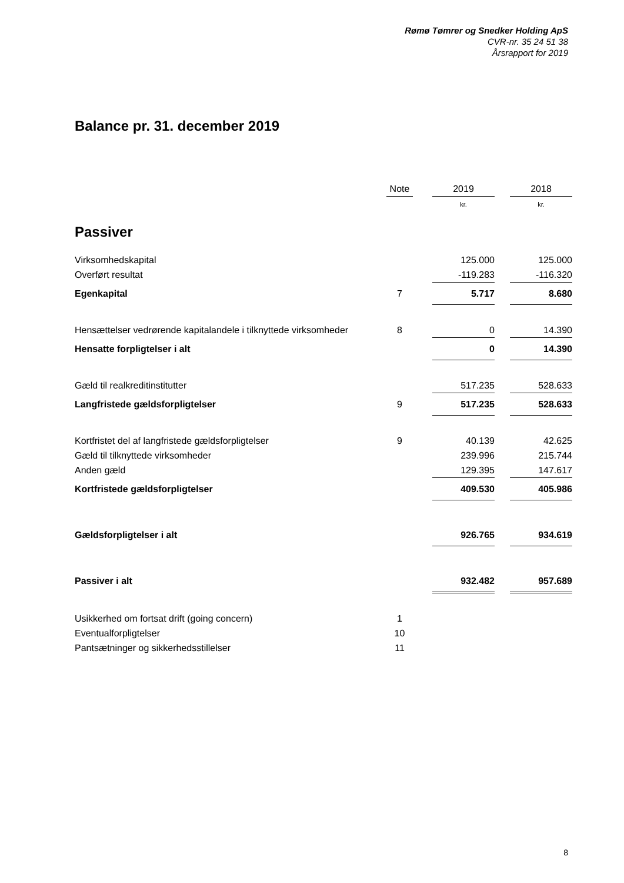Rømø Tømrer og Snedker Holding ApS
CVR-nr. 35 24 51 38
Årsrapport for 2019
Balance pr. 31. december 2019
| | Note | | 2019 | | 2018 |
| --- | --- | --- | --- | --- | --- |
| | | | kr. | | kr. |
| Passiver | | | | | |
| Virksomhedskapital | | | 125.000 | | 125.000 |
| Overført resultat | | | -119.283 | | -116.320 |
| Egenkapital | 7 | | 5.717 | | 8.680 |
| Hensættelser vedrørende kapitalandele i tilknyttede virksomheder | 8 | | 0 | | 14.390 |
| Hensatte forpligtelser i alt | | | 0 | | 14.390 |
| Gæld til realkreditinstitutter | | | 517.235 | | 528.633 |
| Langfristede gældsforpligtelser | 9 | | 517.235 | | 528.633 |
| Kortfristet del af langfristede gældsforpligtelser | 9 | | 40.139 | | 42.625 |
| Gæld til tilknyttede virksomheder | | | 239.996 | | 215.744 |
| Anden gæld | | | 129.395 | | 147.617 |
| Kortfristede gældsforpligtelser | | | 409.530 | | 405.986 |
| Gældsforpligtelser i alt | | | 926.765 | | 934.619 |
| Passiver i alt | | | 932.482 | | 957.689 |
| Usikkerhed om fortsat drift (going concern) | 1 | | | | |
| Eventualforpligtelser | 10 | | | | |
| Pantsætninger og sikkerhedsstillelser | 11 | | | | |
8